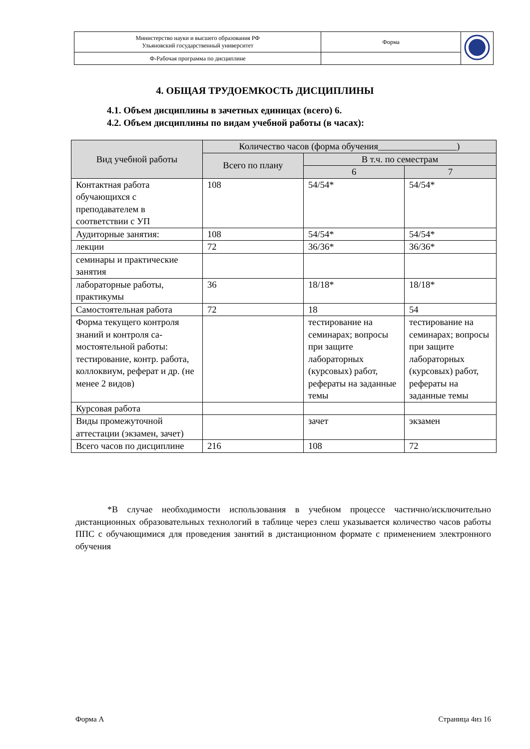| Министерство науки и высшего образования РФ Ульяновский государственный университет | Форма | |
| Ф-Рабочая программа по дисциплине | | |
4. ОБЩАЯ ТРУДОЕМКОСТЬ ДИСЦИПЛИНЫ
4.1. Объем дисциплины в зачетных единицах (всего) 6.
4.2. Объем дисциплины по видам учебной работы (в часах):
| Вид учебной работы | Количество часов (форма обучения_________________) | | |
| --- | --- | --- | --- |
| | Всего по плану | В т.ч. по семестрам | |
| | | 6 | 7 |
| Контактная работа обучающихся с преподавателем в соответствии с УП | 108 | 54/54* | 54/54* |
| Аудиторные занятия: | 108 | 54/54* | 54/54* |
| лекции | 72 | 36/36* | 36/36* |
| семинары и практические занятия | | | |
| лабораторные работы, практикумы | 36 | 18/18* | 18/18* |
| Самостоятельная работа | 72 | 18 | 54 |
| Форма текущего контроля знаний и контроля са-мостоятельной работы: тестирование, контр. работа, коллоквиум, реферат и др. (не менее 2 видов) | | тестирование на семинарах; вопросы при защите лабораторных (курсовых) работ, рефераты на заданные темы | тестирование на семинарах; вопросы при защите лабораторных (курсовых) работ, рефераты на заданные темы |
| Курсовая работа | | | |
| Виды промежуточной аттестации (экзамен, зачет) | | зачет | экзамен |
| Всего часов по дисциплине | 216 | 108 | 72 |
*В случае необходимости использования в учебном процессе частично/исключительно дистанционных образовательных технологий в таблице через слеш указывается количество часов работы ППС с обучающимися для проведения занятий в дистанционном формате с применением электронного обучения
Форма А Страница 4из 16